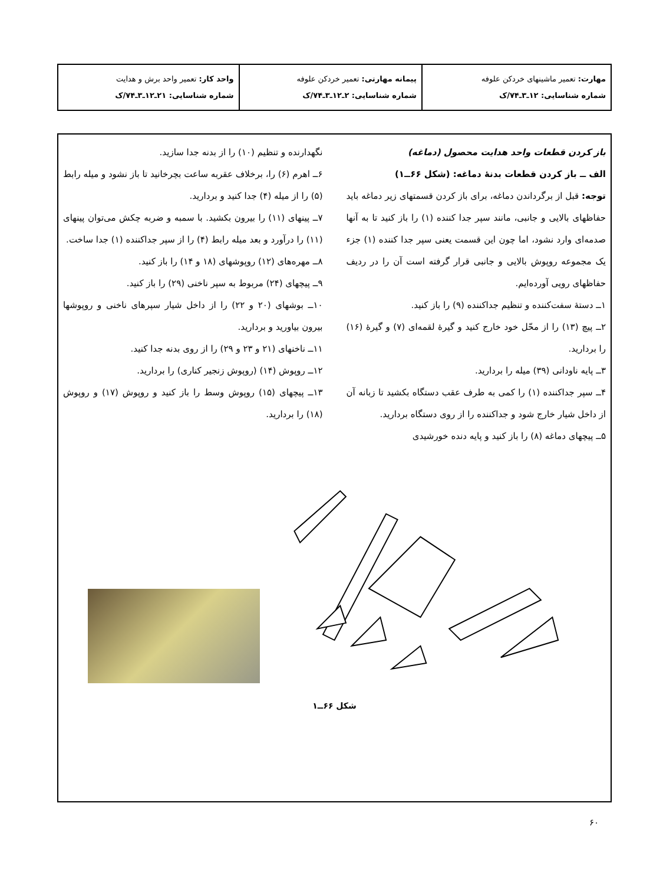| مهارت: تعمیر ماشینهای خردکن علوفه شماره شناسایی: ۱۲ـ۳ـ۷۴/ک | پیمانه مهارتی: تعمیر خردکن علوفه شماره شناسایی: ۲ـ۱۲ـ۳ـ۷۴/ک | واحد کار: تعمیر واحد برش و هدایت شماره شناسایی: ۲۱ـ۱۲ـ۳ـ۷۴/ک |
باز کردن قطعات واحد هدایت محصول (دماغه)
الف ــ باز کردن قطعات بدنهٔ دماغه: (شکل ۶۶ــ۱)
توجه: قبل از برگرداندن دماغه، برای باز کردن قسمتهای زیر دماغه باید حفاظهای بالایی و جانبی، مانند سپر جدا کننده (۱) را باز کنید تا به آنها صدمه‌ای وارد نشود، اما چون این قسمت یعنی سپر جدا کننده (۱) جزء یک مجموعه روپوش بالایی و جانبی قرار گرفته است آن را در ردیف حفاظهای رویی آورده‌ایم.
۱ــ دستهٔ سفت‌کننده و تنظیم جداکننده (۹) را باز کنید.
۲ــ پیچ (۱۳) را از محّل خود خارج کنید و گیرهٔ لقمه‌ای (۷) و گیرهٔ (۱۶) را بردارید.
۳ــ پایه ناودانی (۳۹) میله را بردارید.
۴ــ سپر جداکننده (۱) را کمی به طرف عقب دستگاه بکشید تا زبانه آن از داخل شیار خارج شود و جداکننده را از روی دستگاه بردارید.
۵ــ پیچهای دماغه (۸) را باز کنید و پایه دنده خورشیدی
نگهدارنده و تنظیم (۱۰) را از بدنه جدا سازید.
۶ــ اهرم (۶) را، برخلاف عقربه ساعت بچرخانید تا باز نشود و میله رابط (۵) را از میله (۴) جدا کنید و بردارید.
۷ــ پینهای (۱۱) را بیرون بکشید. با سمبه و ضربه چکش می‌توان پینهای (۱۱) را درآورد و بعد میله رابط (۴) را از سپر جداکننده (۱) جدا ساخت.
۸ــ مهره‌های (۱۲) روپوشهای (۱۸ و ۱۴) را باز کنید.
۹ــ پیچهای (۲۴) مربوط به سپر ناخنی (۲۹) را باز کنید.
۱۰ــ بوشهای (۲۰ و ۲۲) را از داخل شیار سپرهای ناخنی و روپوشها بیرون بیاورید و بردارید.
۱۱ــ ناخنهای (۲۱ و ۲۳ و ۲۹) را از روی بدنه جدا کنید.
۱۲ــ روپوش (۱۴) (روپوش زنجیر کناری) را بردارید.
۱۳ــ پیچهای (۱۵) روپوش وسط را باز کنید و روپوش (۱۷) و روپوش (۱۸) را بردارید.
شکل ۶۶ــ۱
۶۰